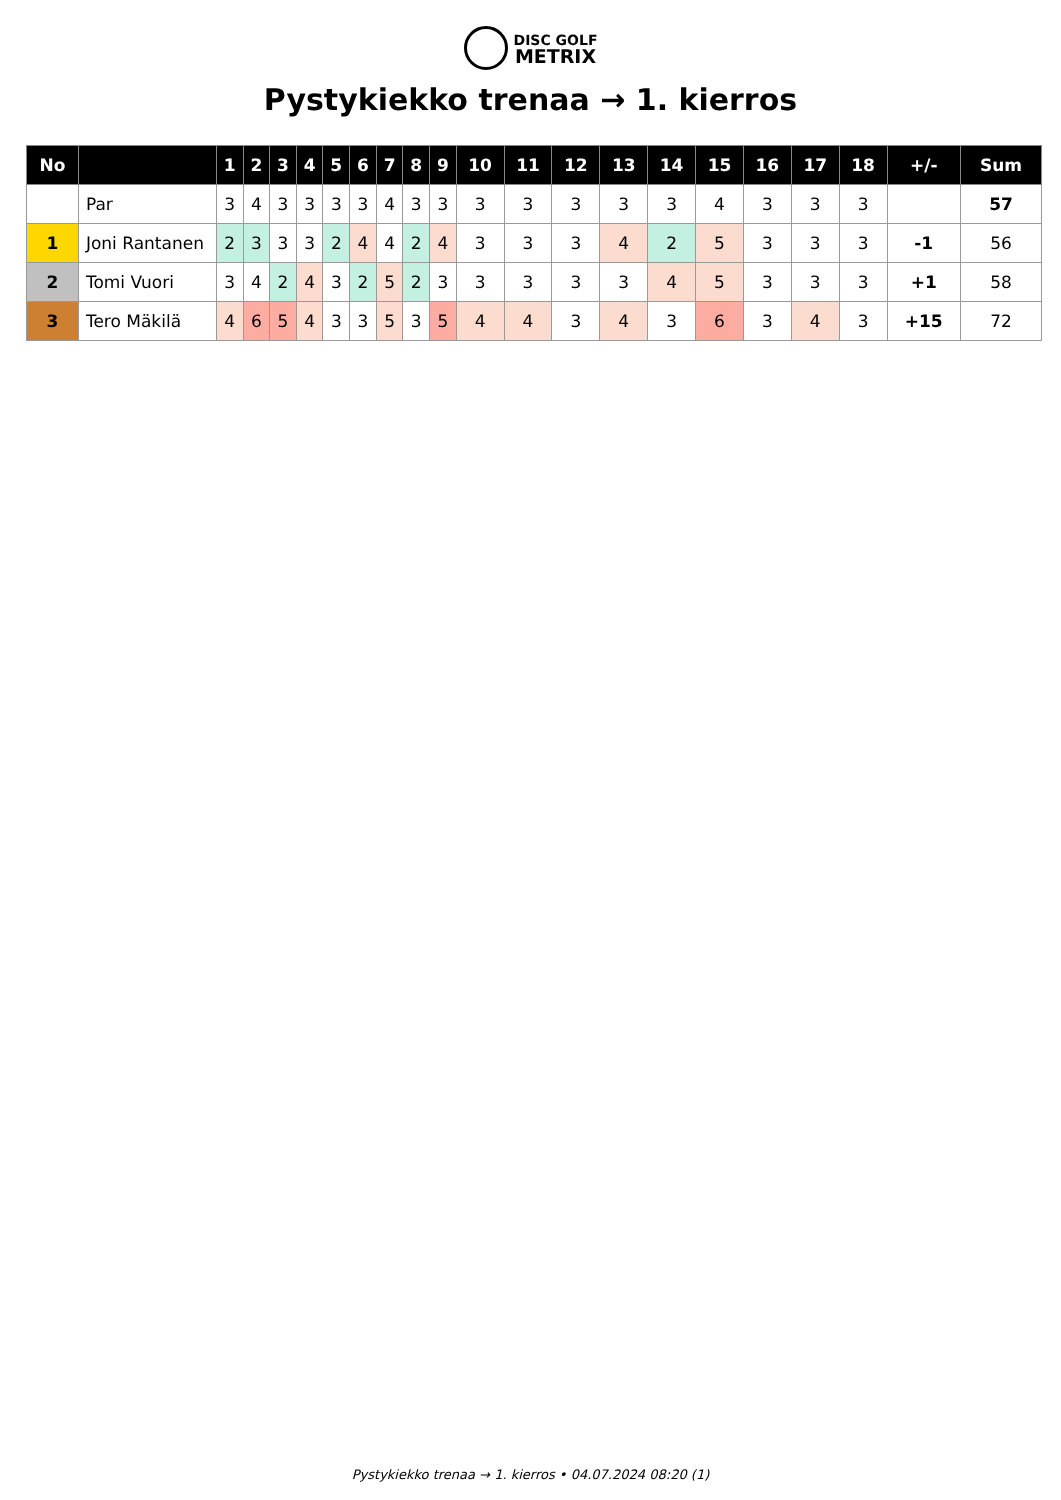DISC GOLF
METRIX
Pystykiekko trenaa → 1. kierros
| No | | 1 | 2 | 3 | 4 | 5 | 6 | 7 | 8 | 9 | 10 | 11 | 12 | 13 | 14 | 15 | 16 | 17 | 18 | +/- | Sum |
| --- | --- | --- | --- | --- | --- | --- | --- | --- | --- | --- | --- | --- | --- | --- | --- | --- | --- | --- | --- | --- | --- |
| | Par | 3 | 4 | 3 | 3 | 3 | 3 | 4 | 3 | 3 | 3 | 3 | 3 | 3 | 3 | 4 | 3 | 3 | 3 | | 57 |
| 1 | Joni Rantanen | 2 | 3 | 3 | 3 | 2 | 4 | 4 | 2 | 4 | 3 | 3 | 3 | 4 | 2 | 5 | 3 | 3 | 3 | -1 | 56 |
| 2 | Tomi Vuori | 3 | 4 | 2 | 4 | 3 | 2 | 5 | 2 | 3 | 3 | 3 | 3 | 3 | 4 | 5 | 3 | 3 | 3 | +1 | 58 |
| 3 | Tero Mäkilä | 4 | 6 | 5 | 4 | 3 | 3 | 5 | 3 | 5 | 4 | 4 | 3 | 4 | 3 | 6 | 3 | 4 | 3 | +15 | 72 |
Pystykiekko trenaa → 1. kierros • 04.07.2024 08:20 (1)